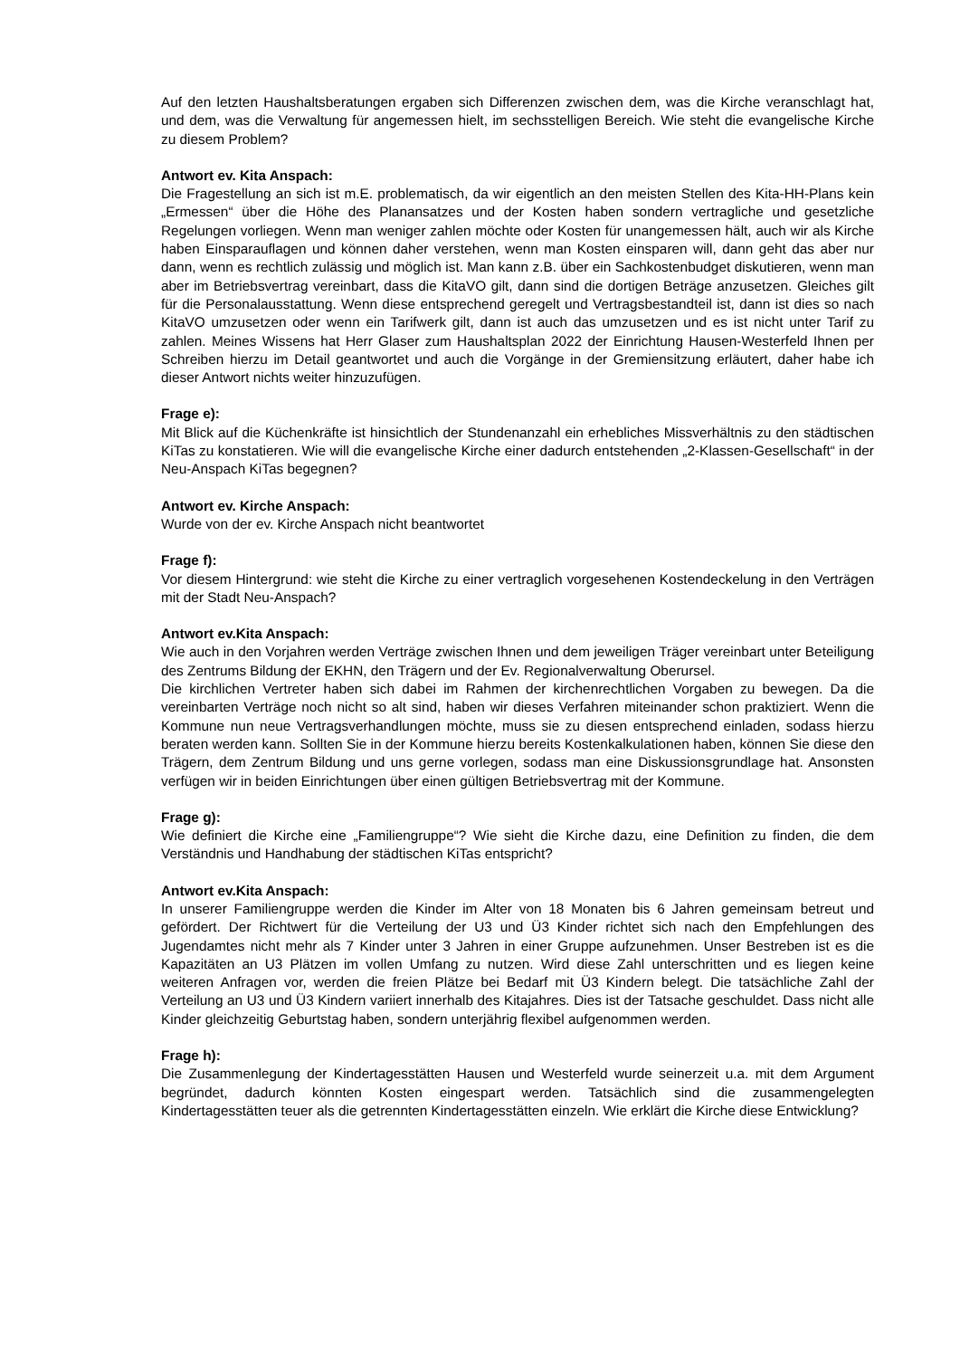Auf den letzten Haushaltsberatungen ergaben sich Differenzen zwischen dem, was die Kirche veranschlagt hat, und dem, was die Verwaltung für angemessen hielt, im sechsstelligen Bereich. Wie steht die evangelische Kirche zu diesem Problem?
Antwort ev. Kita Anspach:
Die Fragestellung an sich ist m.E. problematisch, da wir eigentlich an den meisten Stellen des Kita-HH-Plans kein „Ermessen“ über die Höhe des Planansatzes und der Kosten haben sondern vertragliche und gesetzliche Regelungen vorliegen. Wenn man weniger zahlen möchte oder Kosten für unangemessen hält, auch wir als Kirche haben Einsparauflagen und können daher verstehen, wenn man Kosten einsparen will, dann geht das aber nur dann, wenn es rechtlich zulässig und möglich ist. Man kann z.B. über ein Sachkostenbudget diskutieren, wenn man aber im Betriebsvertrag vereinbart, dass die KitaVO gilt, dann sind die dortigen Beträge anzusetzen. Gleiches gilt für die Personalausstattung. Wenn diese entsprechend geregelt und Vertragsbestandteil ist, dann ist dies so nach KitaVO umzusetzen oder wenn ein Tarifwerk gilt, dann ist auch das umzusetzen und es ist nicht unter Tarif zu zahlen. Meines Wissens hat Herr Glaser zum Haushaltsplan 2022 der Einrichtung Hausen-Westerfeld Ihnen per Schreiben hierzu im Detail geantwortet und auch die Vorgänge in der Gremiensitzung erläutert, daher habe ich dieser Antwort nichts weiter hinzuzufügen.
Frage e):
Mit Blick auf die Küchenkräfte ist hinsichtlich der Stundenanzahl ein erhebliches Missverhältnis zu den städtischen KiTas zu konstatieren. Wie will die evangelische Kirche einer dadurch entstehenden „2-Klassen-Gesellschaft“ in der Neu-Anspach KiTas begegnen?
Antwort ev. Kirche Anspach:
Wurde von der ev. Kirche Anspach nicht beantwortet
Frage f):
Vor diesem Hintergrund: wie steht die Kirche zu einer vertraglich vorgesehenen Kostendeckelung in den Verträgen mit der Stadt Neu-Anspach?
Antwort ev.Kita Anspach:
Wie auch in den Vorjahren werden Verträge zwischen Ihnen und dem jeweiligen Träger vereinbart unter Beteiligung des Zentrums Bildung der EKHN, den Trägern und der Ev. Regionalverwaltung Oberursel.
Die kirchlichen Vertreter haben sich dabei im Rahmen der kirchenrechtlichen Vorgaben zu bewegen. Da die vereinbarten Verträge noch nicht so alt sind, haben wir dieses Verfahren miteinander schon praktiziert. Wenn die Kommune nun neue Vertragsverhandlungen möchte, muss sie zu diesen entsprechend einladen, sodass hierzu beraten werden kann. Sollten Sie in der Kommune hierzu bereits Kostenkalkulationen haben, können Sie diese den Trägern, dem Zentrum Bildung und uns gerne vorlegen, sodass man eine Diskussionsgrundlage hat. Ansonsten verfügen wir in beiden Einrichtungen über einen gültigen Betriebsvertrag mit der Kommune.
Frage g):
Wie definiert die Kirche eine „Familiengruppe“? Wie sieht die Kirche dazu, eine Definition zu finden, die dem Verständnis und Handhabung der städtischen KiTas entspricht?
Antwort ev.Kita Anspach:
In unserer Familiengruppe werden die Kinder im Alter von 18 Monaten bis 6 Jahren gemeinsam betreut und gefördert. Der Richtwert für die Verteilung der U3 und Ü3 Kinder richtet sich nach den Empfehlungen des Jugendamtes nicht mehr als 7 Kinder unter 3 Jahren in einer Gruppe aufzunehmen. Unser Bestreben ist es die Kapazitäten an U3 Plätzen im vollen Umfang zu nutzen. Wird diese Zahl unterschritten und es liegen keine weiteren Anfragen vor, werden die freien Plätze bei Bedarf mit Ü3 Kindern belegt. Die tatsächliche Zahl der Verteilung an U3 und Ü3 Kindern variiert innerhalb des Kitajahres. Dies ist der Tatsache geschuldet. Dass nicht alle Kinder gleichzeitig Geburtstag haben, sondern unterjährig flexibel aufgenommen werden.
Frage h):
Die Zusammenlegung der Kindertagesstätten Hausen und Westerfeld wurde seinerzeit u.a. mit dem Argument begründet, dadurch könnten Kosten eingespart werden. Tatsächlich sind die zusammengelegten Kindertagesstätten teuer als die getrennten Kindertagesstätten einzeln. Wie erklärt die Kirche diese Entwicklung?